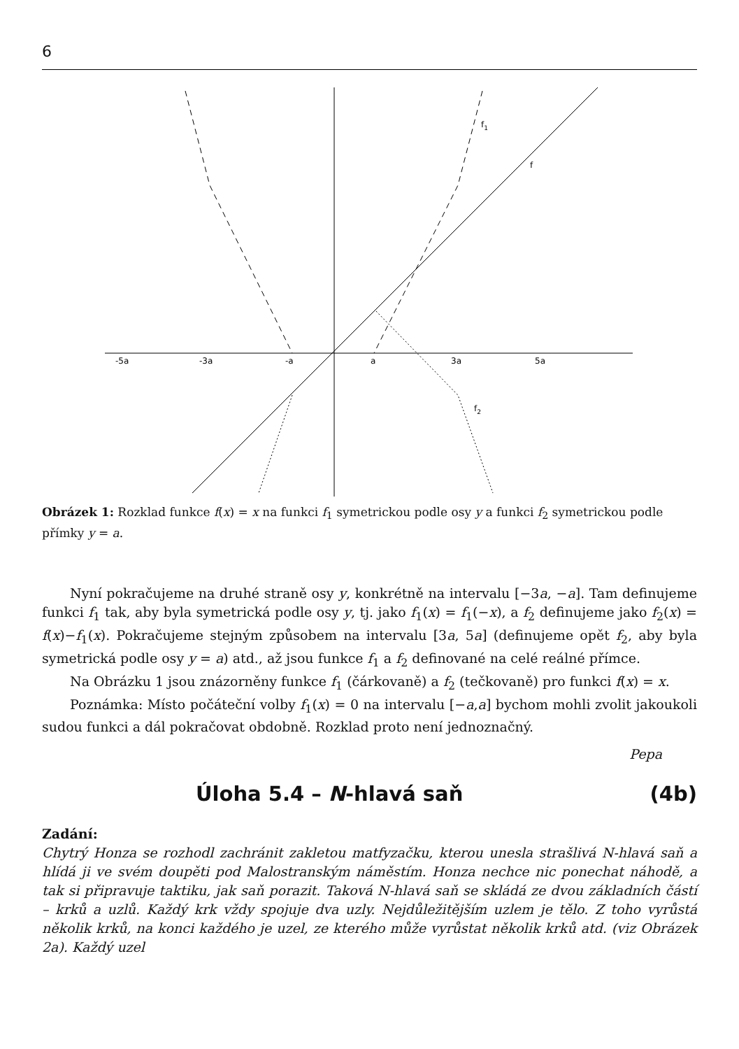6
-5a
-3a
-a
a
3a
5a
f1
f
f2
Obrázek 1: Rozklad funkce f(x) = x na funkci f<sub>1</sub> symetrickou podle osy y a funkci f<sub>2</sub> symetrickou podle přímky y = a.
Nyní pokračujeme na druhé straně osy y, konkrétně na intervalu [−3a, −a]. Tam definujeme funkci f<sub>1</sub> tak, aby byla symetrická podle osy y, tj. jako f<sub>1</sub>(x) = f<sub>1</sub>(−x), a f<sub>2</sub> definujeme jako f<sub>2</sub>(x) = f(x)−f<sub>1</sub>(x). Pokračujeme stejným způsobem na intervalu [3a, 5a] (definujeme opět f<sub>2</sub>, aby byla symetrická podle osy y = a) atd., až jsou funkce f<sub>1</sub> a f<sub>2</sub> definované na celé reálné přímce.
Na Obrázku 1 jsou znázorněny funkce f<sub>1</sub> (čárkovaně) a f<sub>2</sub> (tečkovaně) pro funkci f(x) = x.
Poznámka: Místo počáteční volby f<sub>1</sub>(x) = 0 na intervalu [−a,a] bychom mohli zvolit jakoukoli sudou funkci a dál pokračovat obdobně. Rozklad proto není jednoznačný.
Pepa
Úloha 5.4 – N-hlavá saň (4b)
Zadání:
Chytrý Honza se rozhodl zachránit zakletou matfyzačku, kterou unesla strašlivá N-hlavá saň a hlídá ji ve svém doupěti pod Malostranským náměstím. Honza nechce nic ponechat náhodě, a tak si připravuje taktiku, jak saň porazit. Taková N-hlavá saň se skládá ze dvou základních částí – krků a uzlů. Každý krk vždy spojuje dva uzly. Nejdůležitějším uzlem je tělo. Z toho vyrůstá několik krků, na konci každého je uzel, ze kterého může vyrůstat několik krků atd. (viz Obrázek 2a). Každý uzel